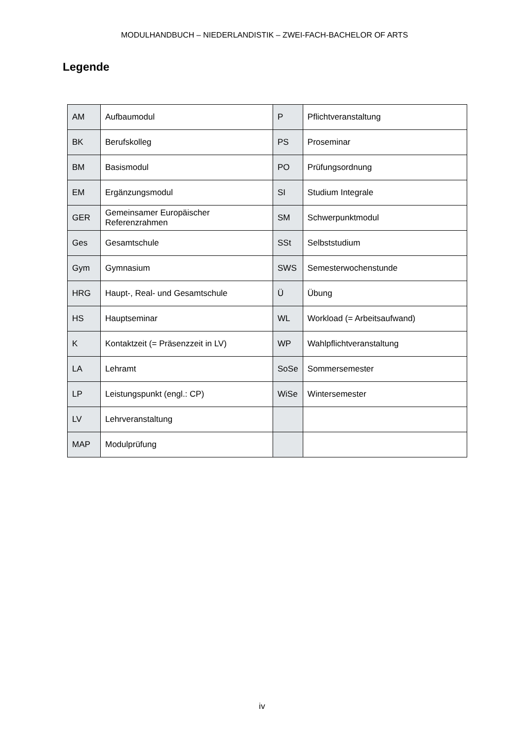MODULHANDBUCH – NIEDERLANDISTIK – ZWEI-FACH-BACHELOR OF ARTS
Legende
| AM | Aufbaumodul | P | Pflichtveranstaltung |
| BK | Berufskolleg | PS | Proseminar |
| BM | Basismodul | PO | Prüfungsordnung |
| EM | Ergänzungsmodul | SI | Studium Integrale |
| GER | Gemeinsamer Europäischer Referenzrahmen | SM | Schwerpunktmodul |
| Ges | Gesamtschule | SSt | Selbststudium |
| Gym | Gymnasium | SWS | Semesterwochenstunde |
| HRG | Haupt-, Real- und Gesamtschule | Ü | Übung |
| HS | Hauptseminar | WL | Workload (= Arbeitsaufwand) |
| K | Kontaktzeit (= Präsenzzeit in LV) | WP | Wahlpflichtveranstaltung |
| LA | Lehramt | SoSe | Sommersemester |
| LP | Leistungspunkt (engl.: CP) | WiSe | Wintersemester |
| LV | Lehrveranstaltung | | |
| MAP | Modulprüfung | | |
iv